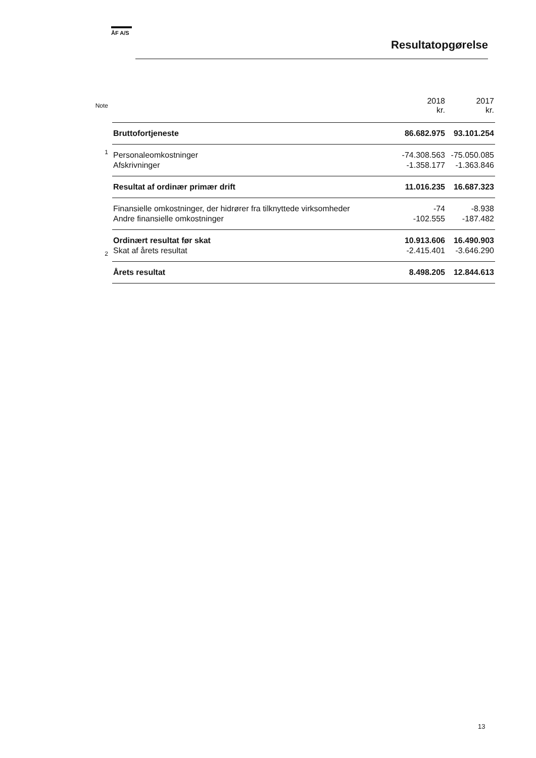ÅF A/S
Resultatopgørelse
| Note | | 2018 kr. | 2017 kr. |
| --- | --- | --- | --- |
| | Bruttofortjeneste | 86.682.975 | 93.101.254 |
| 1 | Personaleomkostninger | -74.308.563 | -75.050.085 |
| | Afskrivninger | -1.358.177 | -1.363.846 |
| | Resultat af ordinær primær drift | 11.016.235 | 16.687.323 |
| | Finansielle omkostninger, der hidrører fra tilknyttede virksomheder | -74 | -8.938 |
| | Andre finansielle omkostninger | -102.555 | -187.482 |
| | Ordinært resultat før skat | 10.913.606 | 16.490.903 |
| 2 | Skat af årets resultat | -2.415.401 | -3.646.290 |
| | Årets resultat | 8.498.205 | 12.844.613 |
13